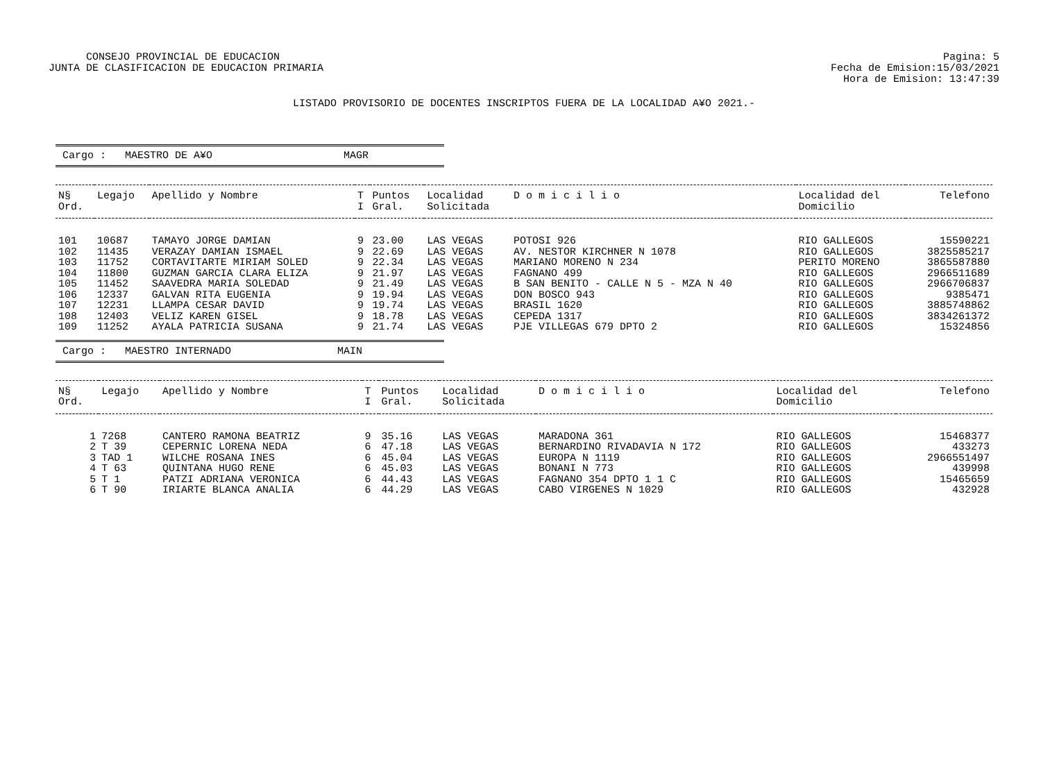CONSEJO PROVINCIAL DE EDUCACION
JUNTA DE CLASIFICACION DE EDUCACION PRIMARIA
Pagina: 5
Fecha de Emision:15/03/2021
Hora de Emision: 13:47:39
LISTADO PROVISORIO DE DOCENTES INSCRIPTOS FUERA DE LA LOCALIDAD A¥O 2021.-
Cargo : MAESTRO DE A¥O MAGR
| N§ | Legajo | Apellido y Nombre | T | Puntos | Localidad | D o m i c i l i o | Localidad del | Telefono |
| --- | --- | --- | --- | --- | --- | --- | --- | --- |
| Ord. | | | I | Gral. | Solicitada | | Domicilio | |
| 101 | 10687 | TAMAYO JORGE DAMIAN | 9 | 23.00 | LAS VEGAS | POTOSI 926 | RIO GALLEGOS | 15590221 |
| 102 | 11435 | VERAZAY DAMIAN ISMAEL | 9 | 22.69 | LAS VEGAS | AV. NESTOR KIRCHNER N 1078 | RIO GALLEGOS | 3825585217 |
| 103 | 11752 | CORTAVITARTE MIRIAM SOLED | 9 | 22.34 | LAS VEGAS | MARIANO MORENO N 234 | PERITO MORENO | 3865587880 |
| 104 | 11800 | GUZMAN GARCIA CLARA ELIZA | 9 | 21.97 | LAS VEGAS | FAGNANO 499 | RIO GALLEGOS | 2966511689 |
| 105 | 11452 | SAAVEDRA MARIA SOLEDAD | 9 | 21.49 | LAS VEGAS | B SAN BENITO - CALLE N 5 - MZA N 40 | RIO GALLEGOS | 2966706837 |
| 106 | 12337 | GALVAN RITA EUGENIA | 9 | 19.94 | LAS VEGAS | DON BOSCO 943 | RIO GALLEGOS | 9385471 |
| 107 | 12231 | LLAMPA CESAR DAVID | 9 | 19.74 | LAS VEGAS | BRASIL 1620 | RIO GALLEGOS | 3885748862 |
| 108 | 12403 | VELIZ KAREN GISEL | 9 | 18.78 | LAS VEGAS | CEPEDA 1317 | RIO GALLEGOS | 3834261372 |
| 109 | 11252 | AYALA PATRICIA SUSANA | 9 | 21.74 | LAS VEGAS | PJE VILLEGAS 679 DPTO 2 | RIO GALLEGOS | 15324856 |
Cargo : MAESTRO INTERNADO MAIN
| N§ | Legajo | Apellido y Nombre | T | Puntos | Localidad | D o m i c i l i o | Localidad del | Telefono |
| --- | --- | --- | --- | --- | --- | --- | --- | --- |
| Ord. | | | I | Gral. | Solicitada | | Domicilio | |
| 1 | 7268 | CANTERO RAMONA BEATRIZ | 9 | 35.16 | LAS VEGAS | MARADONA 361 | RIO GALLEGOS | 15468377 |
| 2 | T 39 | CEPERNIC LORENA NEDA | 6 | 47.18 | LAS VEGAS | BERNARDINO RIVADAVIA N 172 | RIO GALLEGOS | 433273 |
| 3 | TAD 1 | WILCHE ROSANA INES | 6 | 45.04 | LAS VEGAS | EUROPA N 1119 | RIO GALLEGOS | 2966551497 |
| 4 | T 63 | QUINTANA HUGO RENE | 6 | 45.03 | LAS VEGAS | BONANI N 773 | RIO GALLEGOS | 439998 |
| 5 | T 1 | PATZI ADRIANA VERONICA | 6 | 44.43 | LAS VEGAS | FAGNANO 354 DPTO 1 1 C | RIO GALLEGOS | 15465659 |
| 6 | T 90 | IRIARTE BLANCA ANALIA | 6 | 44.29 | LAS VEGAS | CABO VIRGENES N 1029 | RIO GALLEGOS | 432928 |